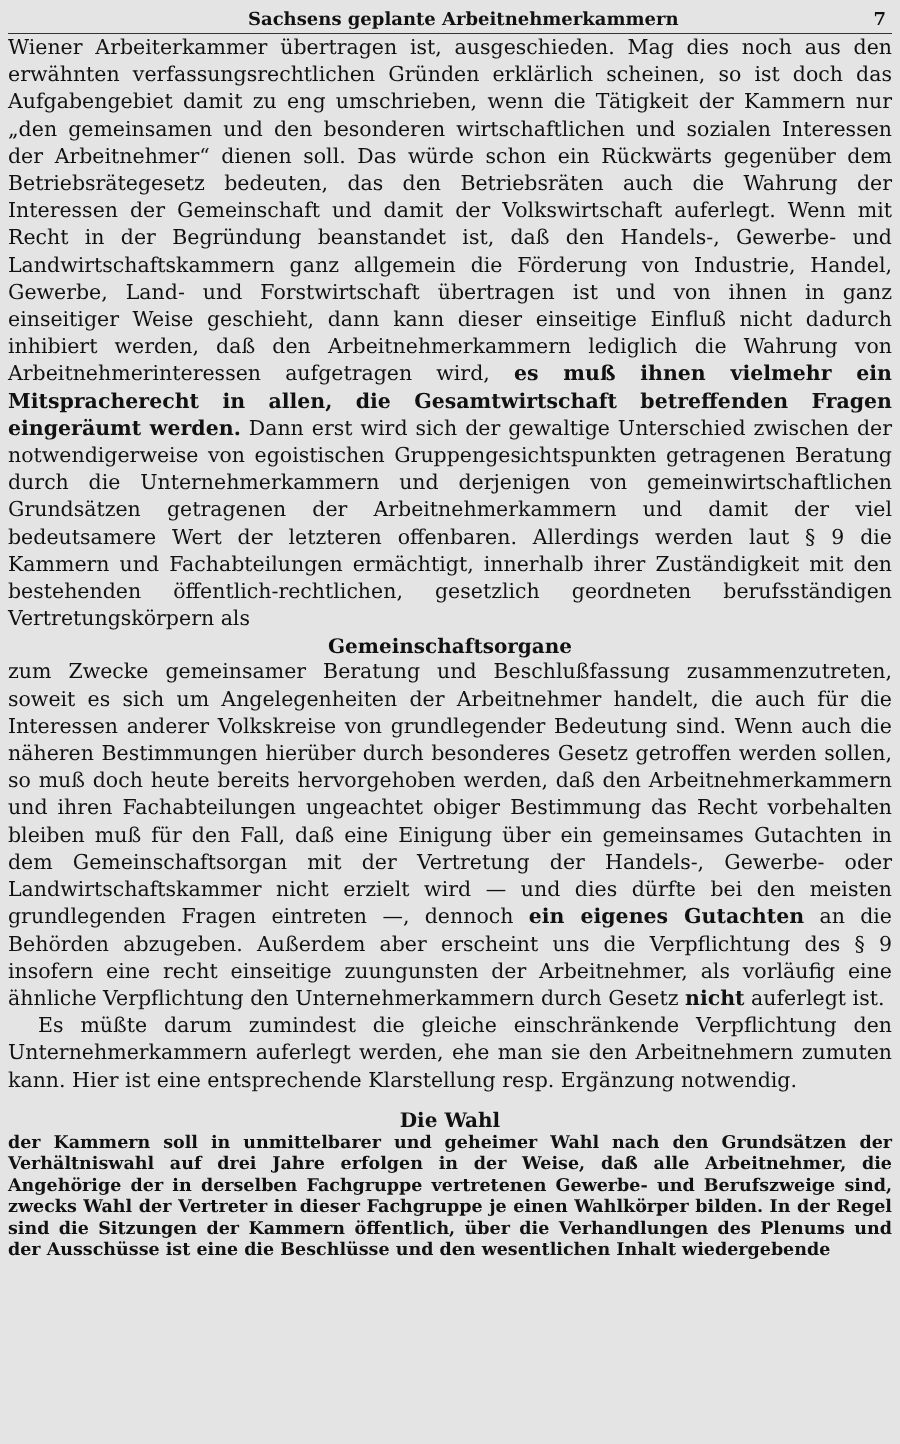Sachsens geplante Arbeitnehmerkammern 7
Wiener Arbeiterkammer übertragen ist, ausgeschieden. Mag dies noch aus den erwähnten verfassungsrechtlichen Gründen erklärlich scheinen, so ist doch das Aufgabengebiet damit zu eng umschrieben, wenn die Tätigkeit der Kammern nur „den gemeinsamen und den besonderen wirtschaftlichen und sozialen Interessen der Arbeitnehmer“ dienen soll. Das würde schon ein Rückwärts gegenüber dem Betriebsrätegesetz bedeuten, das den Betriebsräten auch die Wahrung der Interessen der Gemeinschaft und damit der Volkswirtschaft auferlegt. Wenn mit Recht in der Begründung beanstandet ist, daß den Handels-, Gewerbe- und Landwirtschaftskammern ganz allgemein die Förderung von Industrie, Handel, Gewerbe, Land- und Forstwirtschaft übertragen ist und von ihnen in ganz einseitiger Weise geschieht, dann kann dieser einseitige Einfluß nicht dadurch inhibiert werden, daß den Arbeitnehmerkammern lediglich die Wahrung von Arbeitnehmerinteressen aufgetragen wird, es muß ihnen vielmehr ein Mitspracherecht in allen, die Gesamtwirtschaft betreffenden Fragen eingeräumt werden. Dann erst wird sich der gewaltige Unterschied zwischen der notwendigerweise von egoistischen Gruppengesichtspunkten getragenen Beratung durch die Unternehmerkammern und derjenigen von gemeinwirtschaftlichen Grundsätzen getragenen der Arbeitnehmerkammern und damit der viel bedeutsamere Wert der letzteren offenbaren. Allerdings werden laut § 9 die Kammern und Fachabteilungen ermächtigt, innerhalb ihrer Zuständigkeit mit den bestehenden öffentlich-rechtlichen, gesetzlich geordneten berufsständigen Vertretungskörpern als
Gemeinschaftsorgane
zum Zwecke gemeinsamer Beratung und Beschlußfassung zusammenzutreten, soweit es sich um Angelegenheiten der Arbeitnehmer handelt, die auch für die Interessen anderer Volkskreise von grundlegender Bedeutung sind. Wenn auch die näheren Bestimmungen hierüber durch besonderes Gesetz getroffen werden sollen, so muß doch heute bereits hervorgehoben werden, daß den Arbeitnehmerkammern und ihren Fachabteilungen ungeachtet obiger Bestimmung das Recht vorbehalten bleiben muß für den Fall, daß eine Einigung über ein gemeinsames Gutachten in dem Gemeinschaftsorgan mit der Vertretung der Handels-, Gewerbe- oder Landwirtschaftskammer nicht erzielt wird — und dies dürfte bei den meisten grundlegenden Fragen eintreten —, dennoch ein eigenes Gutachten an die Behörden abzugeben. Außerdem aber erscheint uns die Verpflichtung des § 9 insofern eine recht einseitige zuungunsten der Arbeitnehmer, als vorläufig eine ähnliche Verpflichtung den Unternehmerkammern durch Gesetz nicht auferlegt ist.
Es müßte darum zumindest die gleiche einschränkende Verpflichtung den Unternehmerkammern auferlegt werden, ehe man sie den Arbeitnehmern zumuten kann. Hier ist eine entsprechende Klarstellung resp. Ergänzung notwendig.
Die Wahl
der Kammern soll in unmittelbarer und geheimer Wahl nach den Grundsätzen der Verhältniswahl auf drei Jahre erfolgen in der Weise, daß alle Arbeitnehmer, die Angehörige der in derselben Fachgruppe vertretenen Gewerbe- und Berufszweige sind, zwecks Wahl der Vertreter in dieser Fachgruppe je einen Wahlkörper bilden. In der Regel sind die Sitzungen der Kammern öffentlich, über die Verhandlungen des Plenums und der Ausschüsse ist eine die Beschlüsse und den wesentlichen Inhalt wiedergebende